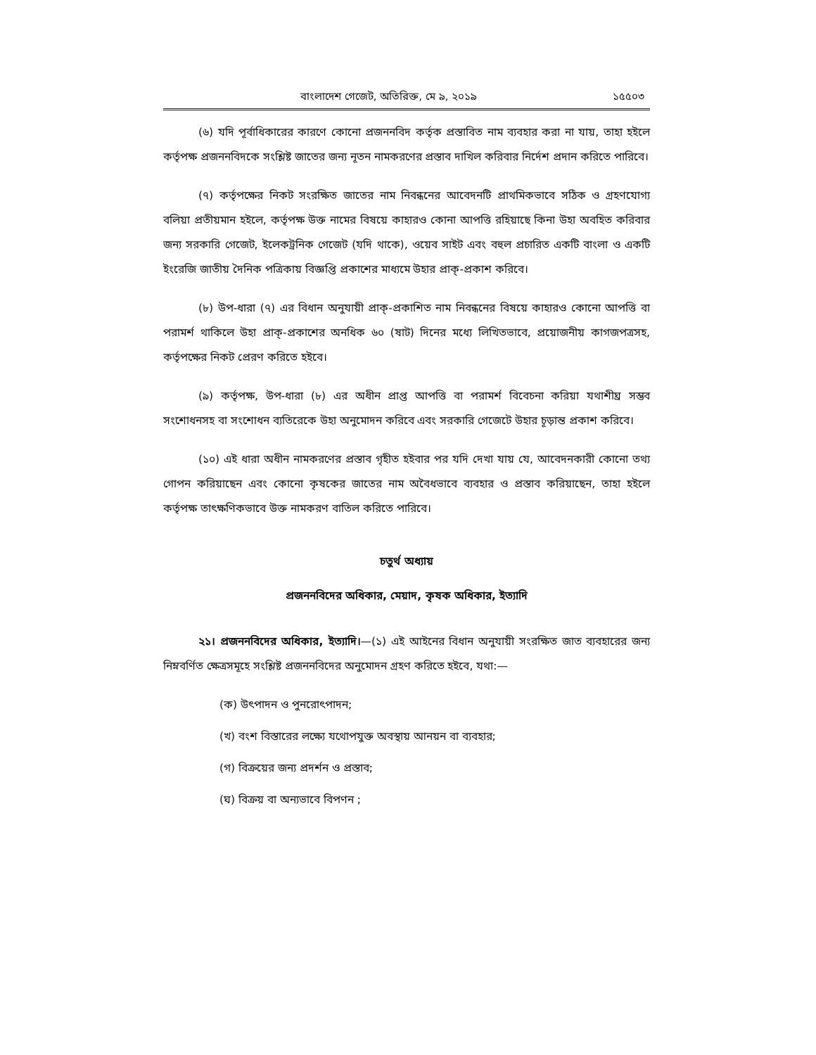বাংলাদেশ গেজেট, অতিরিক্ত, মে ৯, ২০১৯ ১৫৫০৩
(৬) যদি পূর্বাধিকারের কারণে কোনো প্রজননবিদ কর্তৃক প্রস্তাবিত নাম ব্যবহার করা না যায়, তাহা হইলে কর্তৃপক্ষ প্রজননবিদকে সংশ্লিষ্ট জাতের জন্য নূতন নামকরণের প্রস্তাব দাখিল করিবার নির্দেশ প্রদান করিতে পারিবে।
(৭) কর্তৃপক্ষের নিকট সংরক্ষিত জাতের নাম নিবন্ধনের আবেদনটি প্রাথমিকভাবে সঠিক ও গ্রহণযোগ্য বলিয়া প্রতীয়মান হইলে, কর্তৃপক্ষ উক্ত নামের বিষয়ে কাহারও কোনা আপত্তি রহিয়াছে কিনা উহা অবহিত করিবার জন্য সরকারি গেজেট, ইলেকট্রনিক গেজেট (যদি থাকে), ওয়েব সাইট এবং বহুল প্রচারিত একটি বাংলা ও একটি ইংরেজি জাতীয় দৈনিক পত্রিকায় বিজ্ঞপ্তি প্রকাশের মাধ্যমে উহার প্রাক্-প্রকাশ করিবে।
(৮) উপ-ধারা (৭) এর বিধান অনুযায়ী প্রাক্-প্রকাশিত নাম নিবন্ধনের বিষয়ে কাহারও কোনো আপত্তি বা পরামর্শ থাকিলে উহা প্রাক্-প্রকাশের অনধিক ৬০ (ষাট) দিনের মধ্যে লিখিতভাবে, প্রয়োজনীয় কাগজপত্রসহ, কর্তৃপক্ষের নিকট প্রেরণ করিতে হইবে।
(৯) কর্তৃপক্ষ, উপ-ধারা (৮) এর অধীন প্রাপ্ত আপত্তি বা পরামর্শ বিবেচনা করিয়া যথাশীঘ্র সম্ভব সংশোধনসহ বা সংশোধন ব্যতিরেকে উহা অনুমোদন করিবে এবং সরকারি গেজেটে উহার চূড়ান্ত প্রকাশ করিবে।
(১০) এই ধারা অধীন নামকরণের প্রস্তাব গৃহীত হইবার পর যদি দেখা যায় যে, আবেদনকারী কোনো তথ্য গোপন করিয়াছেন এবং কোনো কৃষকের জাতের নাম অবৈধভাবে ব্যবহার ও প্রস্তাব করিয়াছেন, তাহা হইলে কর্তৃপক্ষ তাৎক্ষণিকভাবে উক্ত নামকরণ বাতিল করিতে পারিবে।
চতুর্থ অধ্যায়
প্রজননবিদের অধিকার, মেয়াদ, কৃষক অধিকার, ইত্যাদি
২১। প্রজননবিদের অধিকার, ইত্যাদি।—(১) এই আইনের বিধান অনুযায়ী সংরক্ষিত জাত ব্যবহারের জন্য নিম্নবর্ণিত ক্ষেত্রসমূহে সংশ্লিষ্ট প্রজননবিদের অনুমোদন গ্রহণ করিতে হইবে, যথা:—
(ক) উৎপাদন ও পুনরোৎপাদন;
(খ) বংশ বিস্তারের লক্ষ্যে যথোপযুক্ত অবস্থায় আনয়ন বা ব্যবহার;
(গ) বিক্রয়ের জন্য প্রদর্শন ও প্রস্তাব;
(ঘ) বিক্রয় বা অন্যভাবে বিপণন ;